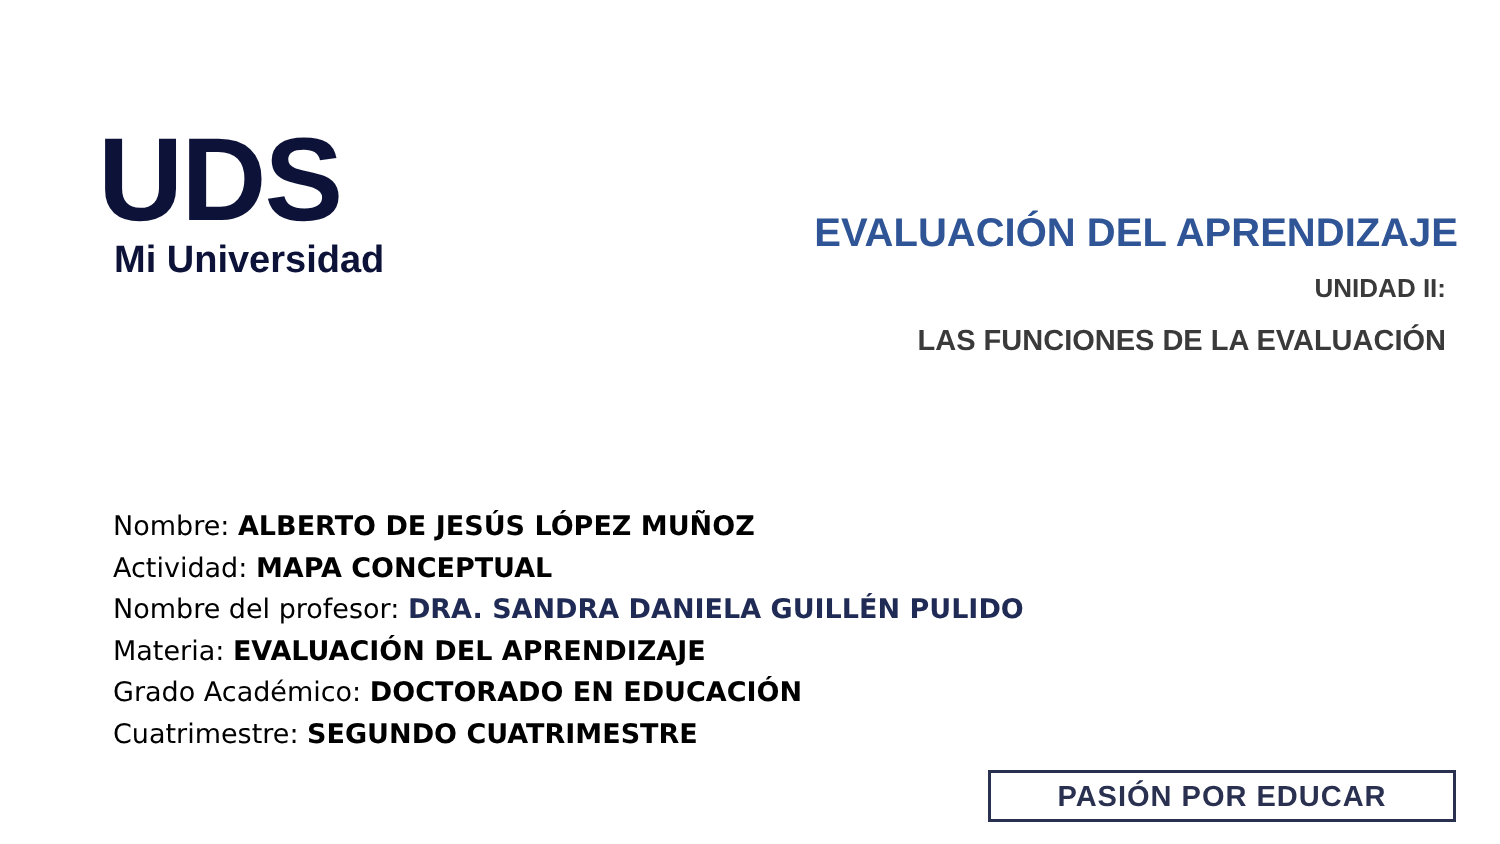UDS
Mi Universidad
EVALUACIÓN DEL APRENDIZAJE
UNIDAD II:
LAS FUNCIONES DE LA EVALUACIÓN
Nombre: ALBERTO DE JESÚS LÓPEZ MUÑOZ
Actividad: MAPA CONCEPTUAL
Nombre del profesor: DRA. SANDRA DANIELA GUILLÉN PULIDO
Materia: EVALUACIÓN DEL APRENDIZAJE
Grado Académico: DOCTORADO EN EDUCACIÓN
Cuatrimestre: SEGUNDO CUATRIMESTRE
PASIÓN POR EDUCAR